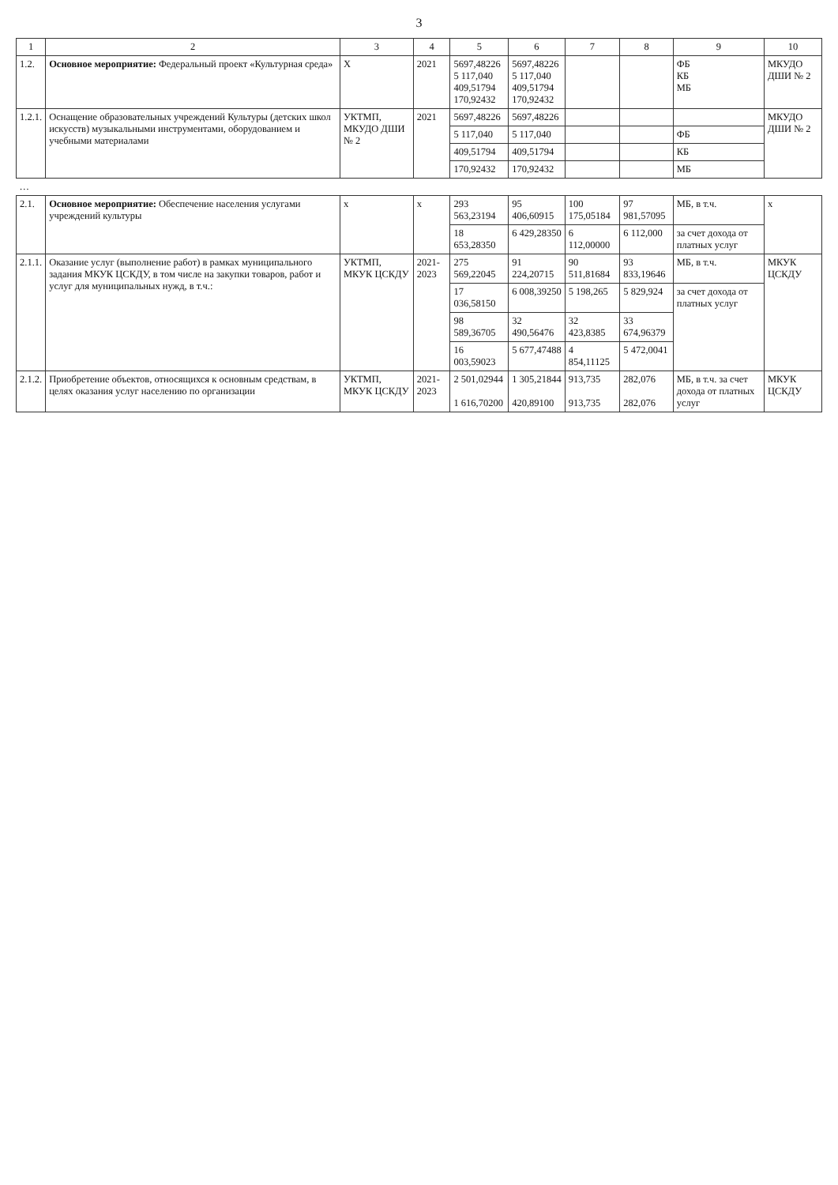3
| 1 | 2 | 3 | 4 | 5 | 6 | 7 | 8 | 9 | 10 |
| --- | --- | --- | --- | --- | --- | --- | --- | --- | --- |
| 1.2. | Основное мероприятие: Федеральный проект «Культурная среда» | Х | 2021 | 5697,48226 5 117,040 409,51794 170,92432 | 5697,48226 5 117,040 409,51794 170,92432 | | | ФБ КБ МБ | МКУДО ДШИ № 2 |
| 1.2.1. | Оснащение образовательных учреждений Культуры (детских школ искусств) музыкальными инструментами, оборудованием и учебными материалами | УКТМП, МКУДО ДШИ № 2 | 2021 | 5697,48226 | 5697,48226 | | | | МКУДО ДШИ № 2 |
| | | | | 5 117,040 | 5 117,040 | | | ФБ | |
| | | | | 409,51794 | 409,51794 | | | КБ | |
| | | | | 170,92432 | 170,92432 | | | МБ | |
| … | | | | | | | | | |
| 2.1. | Основное мероприятие: Обеспечение населения услугами учреждений культуры | х | х | 293 563,23194 | 95 406,60915 | 100 175,05184 | 97 981,57095 | МБ, в т.ч. | х |
| | | | | 18 653,28350 | 6 429,28350 | 6 112,00000 | 6 112,000 | за счет дохода от платных услуг | |
| 2.1.1. | Оказание услуг (выполнение работ) в рамках муниципального задания МКУК ЦСКДУ, в том числе на закупки товаров, работ и услуг для муниципальных нужд, в т.ч.: | УКТМП, МКУК ЦСКДУ | 2021-2023 | 275 569,22045 | 91 224,20715 | 90 511,81684 | 93 833,19646 | МБ, в т.ч. | МКУК ЦСКДУ |
| | | | | 17 036,58150 | 6 008,39250 | 5 198,265 | 5 829,924 | за счет дохода от платных услуг | |
| | | | | 98 589,36705 | 32 490,56476 | 32 423,8385 | 33 674,96379 | | |
| | | | | 16 003,59023 | 5 677,47488 | 4 854,11125 | 5 472,0041 | | |
| 2.1.2. | Приобретение объектов, относящихся к основным средствам, в целях оказания услуг населению по организации | УКТМП, МКУК ЦСКДУ | 2021-2023 | 2 501,02944 1 616,70200 | 1 305,21844 420,89100 | 913,735 913,735 | 282,076 282,076 | МБ, в т.ч. за счет дохода от платных услуг | МКУК ЦСКДУ |